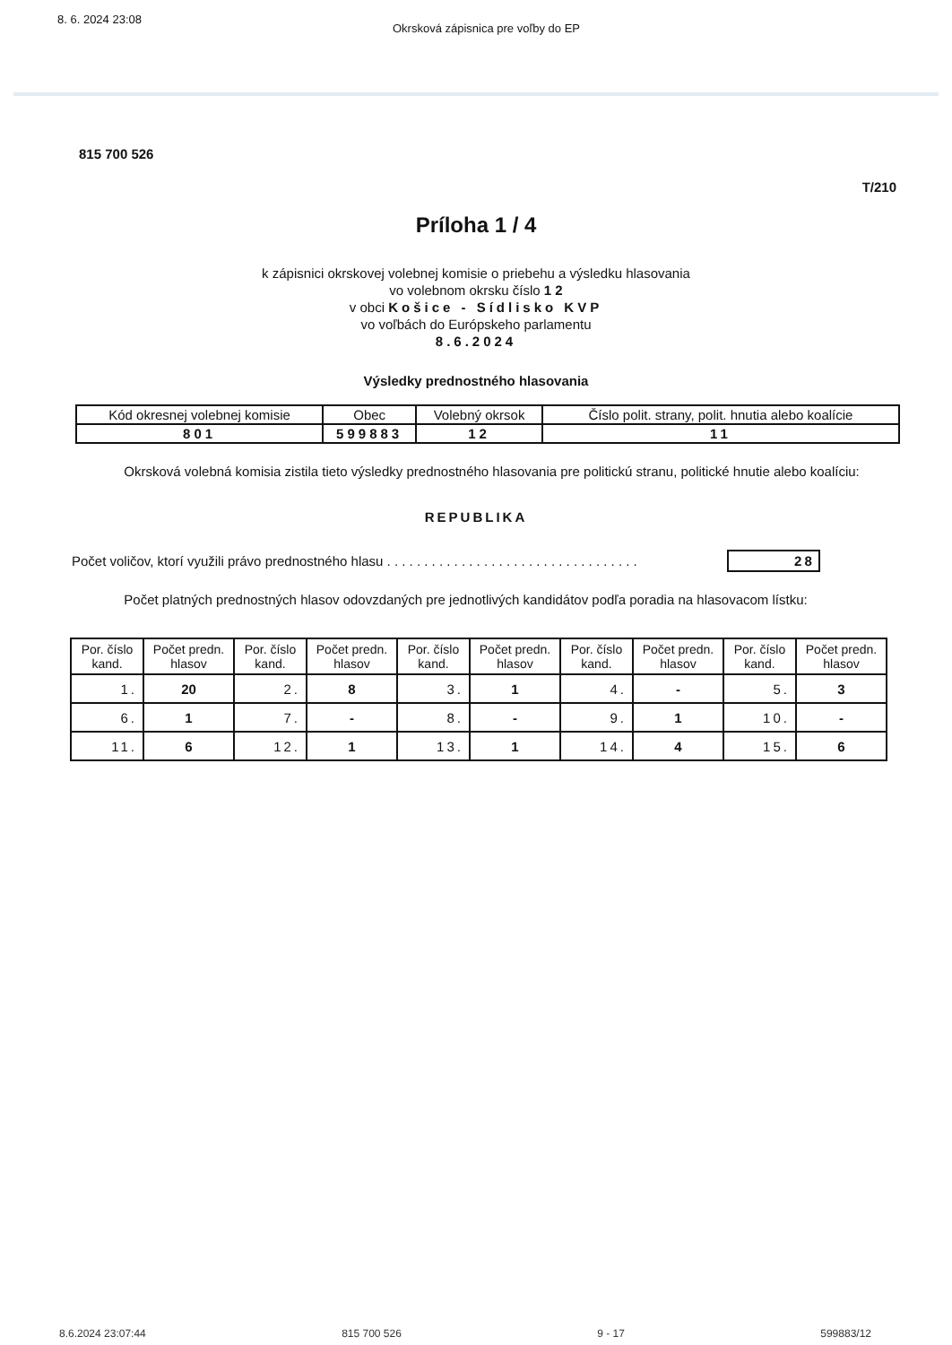8. 6. 2024 23:08 Okrsková zápisnica pre voľby do EP
815 700 526
T/210
Príloha 1 / 4
k zápisnici okrskovej volebnej komisie o priebehu a výsledku hlasovania
vo volebnom okrsku číslo 1 2
v obci Košice - Sídlisko KVP
vo voľbách do Európskeho parlamentu
8.6.2024
Výsledky prednostného hlasovania
| Kód okresnej volebnej komisie | Obec | Volebný okrsok | Číslo polit. strany, polit. hnutia alebo koalície |
| --- | --- | --- | --- |
| 801 | 599883 | 12 | 11 |
Okrsková volebná komisia zistila tieto výsledky prednostného hlasovania pre politickú stranu, politické hnutie alebo koalíciu:
REPUBLIKA
Počet voličov, ktorí využili právo prednostného hlasu . . . . . . . . . . . . . . . . . . . . . . . . . . . . . . . . . . 28
Počet platných prednostných hlasov odovzdaných pre jednotlivých kandidátov podľa poradia na hlasovacom lístku:
| Por. číslo kand. | Počet predn. hlasov | Por. číslo kand. | Počet predn. hlasov | Por. číslo kand. | Počet predn. hlasov | Por. číslo kand. | Počet predn. hlasov | Por. číslo kand. | Počet predn. hlasov |
| --- | --- | --- | --- | --- | --- | --- | --- | --- | --- |
| 1. | 20 | 2. | 8 | 3. | 1 | 4. | - | 5. | 3 |
| 6. | 1 | 7. | - | 8. | - | 9. | 1 | 10. | - |
| 11. | 6 | 12. | 1 | 13. | 1 | 14. | 4 | 15. | 6 |
8.6.2024 23:07:44 815 700 526 9 - 17 599883/12